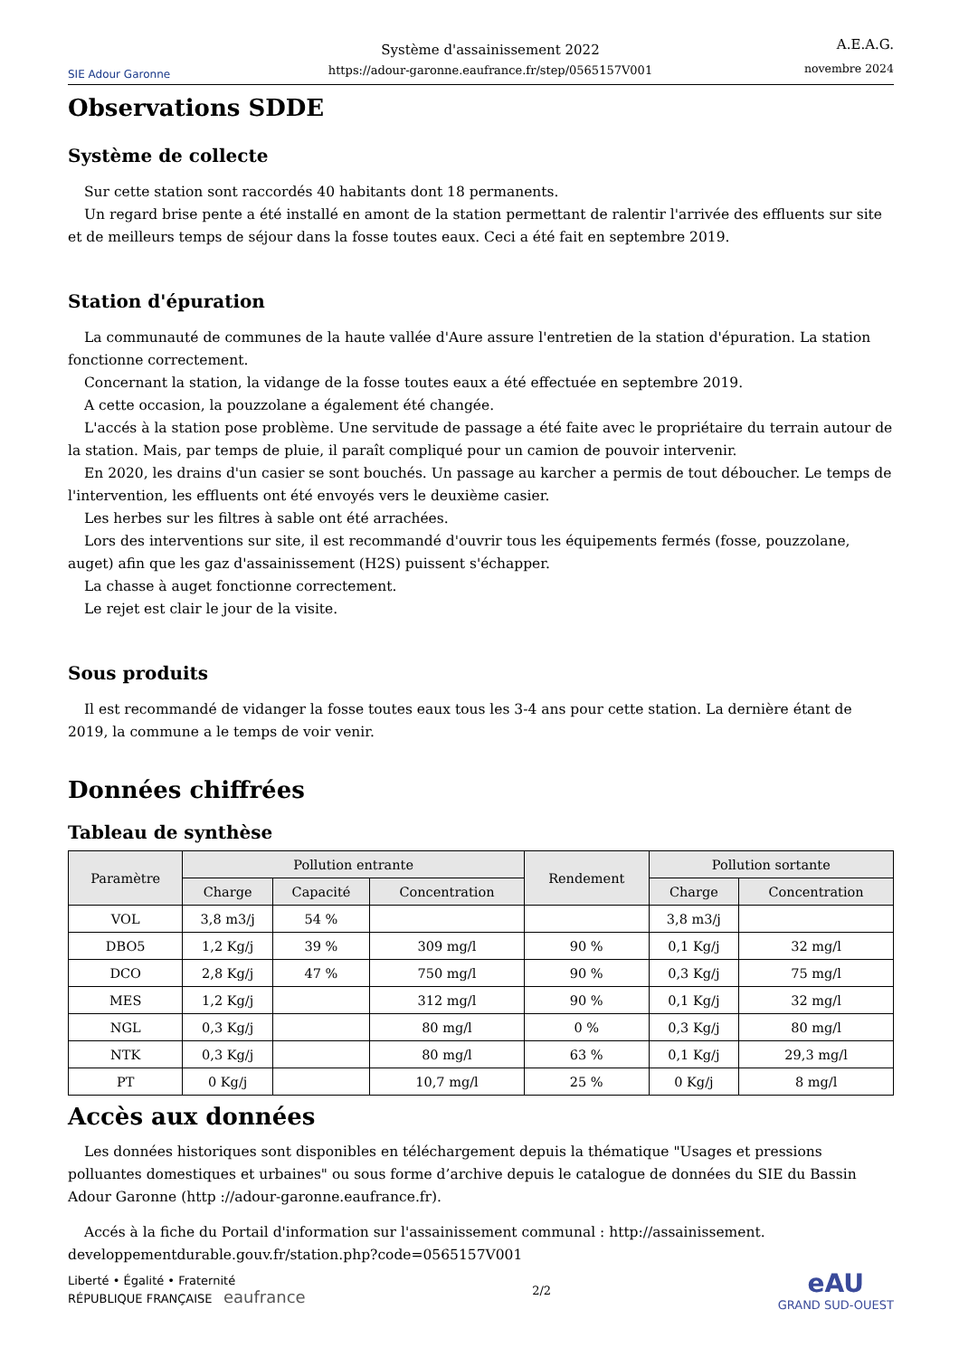SIE Adour Garonne
Système d'assainissement 2022
https://adour-garonne.eaufrance.fr/step/0565157V001
A.E.A.G.
novembre 2024
Observations SDDE
Système de collecte
Sur cette station sont raccordés 40 habitants dont 18 permanents.
Un regard brise pente a été installé en amont de la station permettant de ralentir l'arrivée des effluents sur site et de meilleurs temps de séjour dans la fosse toutes eaux. Ceci a été fait en septembre 2019.
Station d'épuration
La communauté de communes de la haute vallée d'Aure assure l'entretien de la station d'épuration. La station fonctionne correctement.
Concernant la station, la vidange de la fosse toutes eaux a été effectuée en septembre 2019.
A cette occasion, la pouzzolane a également été changée.
L'accés à la station pose problème. Une servitude de passage a été faite avec le propriétaire du terrain autour de la station. Mais, par temps de pluie, il paraît compliqué pour un camion de pouvoir intervenir.
En 2020, les drains d'un casier se sont bouchés. Un passage au karcher a permis de tout déboucher. Le temps de l'intervention, les effluents ont été envoyés vers le deuxième casier.
Les herbes sur les filtres à sable ont été arrachées.
Lors des interventions sur site, il est recommandé d'ouvrir tous les équipements fermés (fosse, pouzzolane, auget) afin que les gaz d'assainissement (H2S) puissent s'échapper.
La chasse à auget fonctionne correctement.
Le rejet est clair le jour de la visite.
Sous produits
Il est recommandé de vidanger la fosse toutes eaux tous les 3-4 ans pour cette station. La dernière étant de 2019, la commune a le temps de voir venir.
Données chiffrées
Tableau de synthèse
| Paramètre | Pollution entrante | | | Rendement | Pollution sortante | |
| --- | --- | --- | --- | --- | --- | --- |
| | Charge | Capacité | Concentration | | Charge | Concentration |
| VOL | 3,8 m3/j | 54 % | | | 3,8 m3/j | |
| DBO5 | 1,2 Kg/j | 39 % | 309 mg/l | 90 % | 0,1 Kg/j | 32 mg/l |
| DCO | 2,8 Kg/j | 47 % | 750 mg/l | 90 % | 0,3 Kg/j | 75 mg/l |
| MES | 1,2 Kg/j | | 312 mg/l | 90 % | 0,1 Kg/j | 32 mg/l |
| NGL | 0,3 Kg/j | | 80 mg/l | 0 % | 0,3 Kg/j | 80 mg/l |
| NTK | 0,3 Kg/j | | 80 mg/l | 63 % | 0,1 Kg/j | 29,3 mg/l |
| PT | 0 Kg/j | | 10,7 mg/l | 25 % | 0 Kg/j | 8 mg/l |
Accès aux données
Les données historiques sont disponibles en téléchargement depuis la thématique "Usages et pressions polluantes domestiques et urbaines" ou sous forme d’archive depuis le catalogue de données du SIE du Bassin Adour Garonne (http ://adour-garonne.eaufrance.fr).
Accés à la fiche du Portail d'information sur l'assainissement communal : http://assainissement. developpementdurable.gouv.fr/station.php?code=0565157V001
Liberté • Égalité • Fraternité
RÉPUBLIQUE FRANÇAISE eaufrance
2/2
eAU
GRAND SUD-OUEST